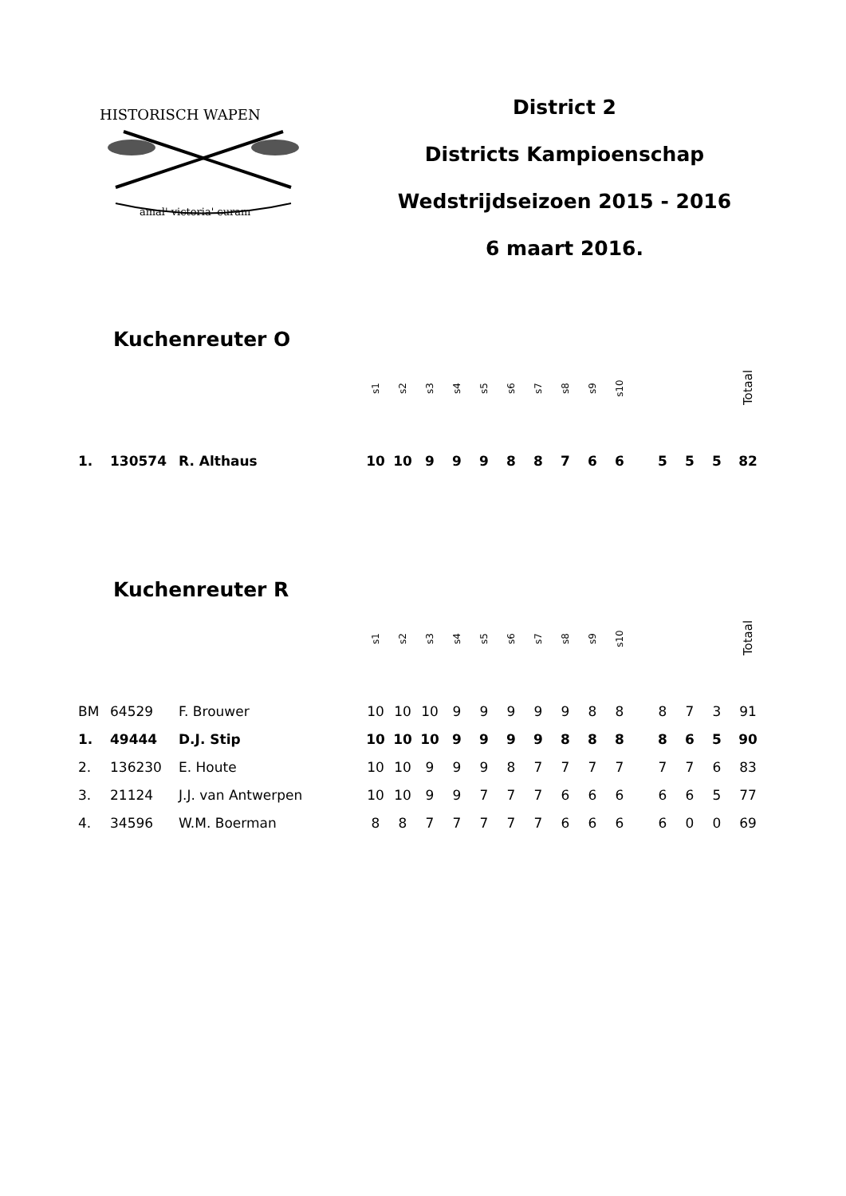HISTORISCH WAPEN
amal' victoria' curam
District 2
Districts Kampioenschap
Wedstrijdseizoen 2015 - 2016
6 maart 2016.
Kuchenreuter O
| | | | s1 | s2 | s3 | s4 | s5 | s6 | s7 | s8 | s9 | s10 | | | | | Totaal |
| 1. | 130574 | R. Althaus | 10 | 10 | 9 | 9 | 9 | 8 | 8 | 7 | 6 | 6 | | 5 | 5 | 5 | 82 |
Kuchenreuter R
| | | | s1 | s2 | s3 | s4 | s5 | s6 | s7 | s8 | s9 | s10 | | | | | Totaal |
| BM | 64529 | F. Brouwer | 10 | 10 | 10 | 9 | 9 | 9 | 9 | 9 | 8 | 8 | | 8 | 7 | 3 | 91 |
| 1. | 49444 | D.J. Stip | 10 | 10 | 10 | 9 | 9 | 9 | 9 | 8 | 8 | 8 | | 8 | 6 | 5 | 90 |
| 2. | 136230 | E. Houte | 10 | 10 | 9 | 9 | 9 | 8 | 7 | 7 | 7 | 7 | | 7 | 7 | 6 | 83 |
| 3. | 21124 | J.J. van Antwerpen | 10 | 10 | 9 | 9 | 7 | 7 | 7 | 6 | 6 | 6 | | 6 | 6 | 5 | 77 |
| 4. | 34596 | W.M. Boerman | 8 | 8 | 7 | 7 | 7 | 7 | 7 | 6 | 6 | 6 | | 6 | 0 | 0 | 69 |